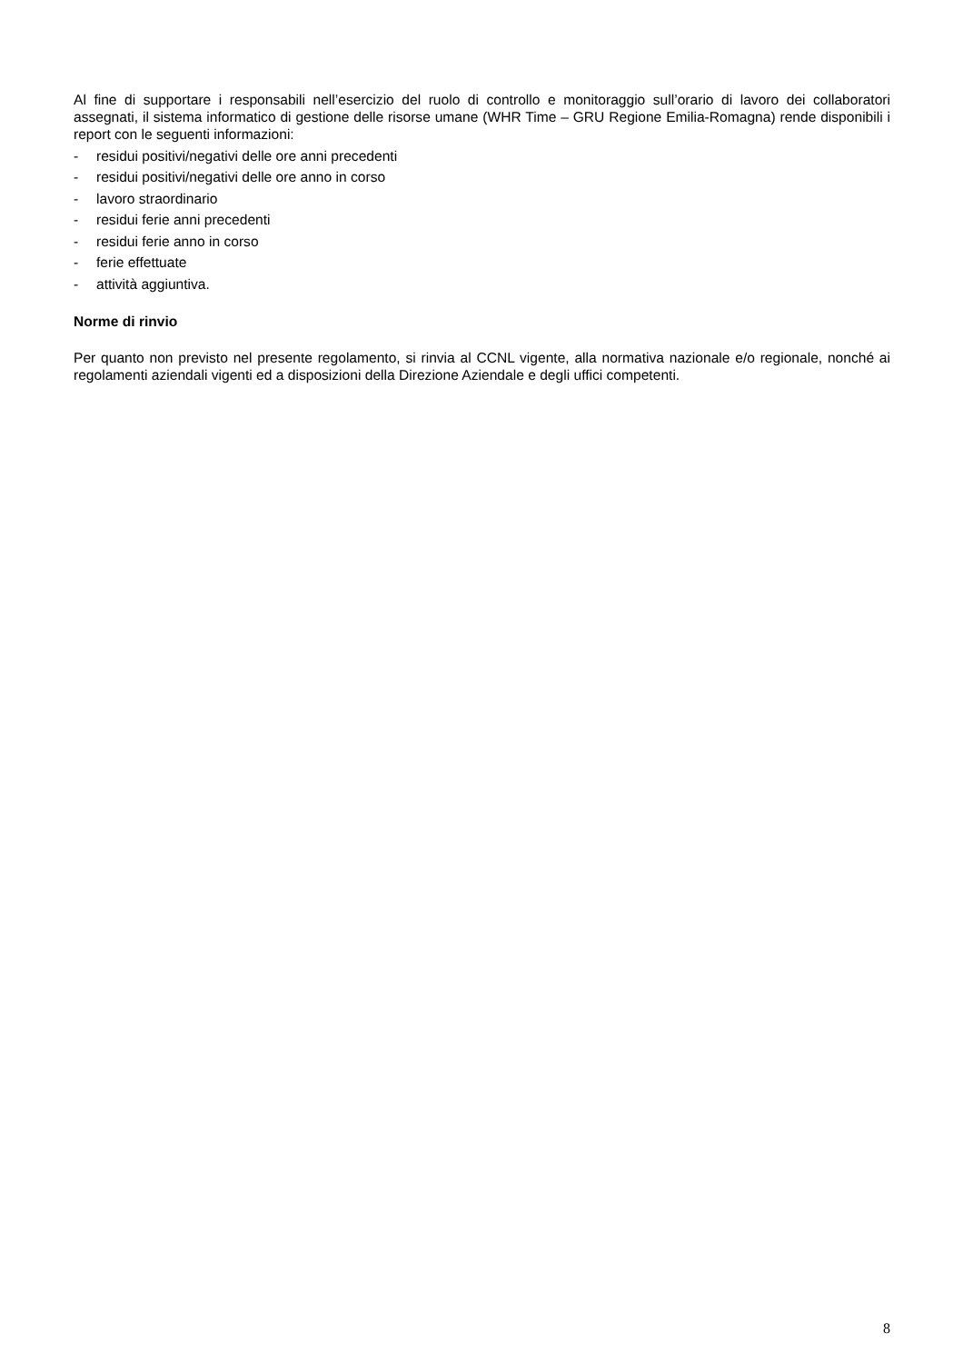Al fine di supportare i responsabili nell’esercizio del ruolo di controllo e monitoraggio sull’orario di lavoro dei collaboratori assegnati, il sistema informatico di gestione delle risorse umane (WHR Time – GRU Regione Emilia-Romagna) rende disponibili i report con le seguenti informazioni:
- residui positivi/negativi delle ore anni precedenti
- residui positivi/negativi delle ore anno in corso
- lavoro straordinario
- residui ferie anni precedenti
- residui ferie anno in corso
- ferie effettuate
- attività aggiuntiva.
Norme di rinvio
Per quanto non previsto nel presente regolamento, si rinvia al CCNL vigente, alla normativa nazionale e/o regionale, nonché ai regolamenti aziendali vigenti ed a disposizioni della Direzione Aziendale e degli uffici competenti.
8